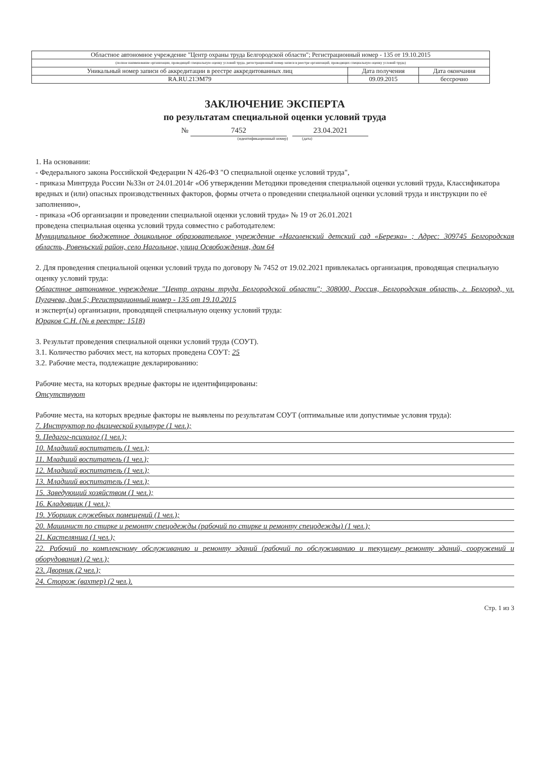| Областное автономное учреждение "Центр охраны труда Белгородской области"; Регистрационный номер - 135 от 19.10.2015 | | |
| (полное наименование организации, проводящей специальную оценку условий труда, регистрационный номер записи в реестре организаций, проводящих специальную оценку условий труда) | | |
| Уникальный номер записи об аккредитации в реестре аккредитованных лиц | Дата получения | Дата окончания |
| RA.RU.21ЭМ79 | 09.09.2015 | бессрочно |
ЗАКЛЮЧЕНИЕ ЭКСПЕРТА
по результатам специальной оценки условий труда
№ 7452 23.04.2021
(идентификационный номер) (дата)
1. На основании:
- Федерального закона Российской Федерации N 426-ФЗ "О специальной оценке условий труда",
- приказа Минтруда России №33н от 24.01.2014г «Об утверждении Методики проведения специальной оценки условий труда, Классификатора вредных и (или) опасных производственных факторов, формы отчета о проведении специальной оценки условий труда и инструкции по её заполнению»,
- приказа «Об организации и проведении специальной оценки условий труда» № 19 от 26.01.2021
проведена специальная оценка условий труда совместно с работодателем:
Муниципальное бюджетное дошкольное образовательное учреждение «Наголенский детский сад «Березка» ; Адрес: 309745 Белгородская область, Ровеньский район, село Нагольное, улица Освобождения, дом 64
2. Для проведения специальной оценки условий труда по договору № 7452 от 19.02.2021 привлекалась организация, проводящая специальную оценку условий труда:
Областное автономное учреждение "Центр охраны труда Белгородской области"; 308000, Россия, Белгородская область, г. Белгород, ул. Пугачева, дом 5; Регистрационный номер - 135 от 19.10.2015
и эксперт(ы) организации, проводящей специальную оценку условий труда:
Юраков С.Н. (№ в реестре: 1518)
3. Результат проведения специальной оценки условий труда (СОУТ).
3.1. Количество рабочих мест, на которых проведена СОУТ: 25
3.2. Рабочие места, подлежащие декларированию:
Рабочие места, на которых вредные факторы не идентифицированы:
Отсутствуют
Рабочие места, на которых вредные факторы не выявлены по результатам СОУТ (оптимальные или допустимые условия труда):
7. Инструктор по физической культуре (1 чел.);
9. Педагог-психолог (1 чел.);
10. Младший воспитатель (1 чел.);
11. Младший воспитатель (1 чел.);
12. Младший воспитатель (1 чел.);
13. Младший воспитатель (1 чел.);
15. Заведующий хозяйством (1 чел.);
16. Кладовщик (1 чел.);
19. Уборщик служебных помещений (1 чел.);
20. Машинист по стирке и ремонту спецодежды (рабочий по стирке и ремонту спецодежды) (1 чел.);
21. Кастелянша (1 чел.);
22. Рабочий по комплексному обслуживанию и ремонту зданий (рабочий по обслуживанию и текущему ремонту зданий, сооружений и оборудования) (2 чел.);
23. Дворник (2 чел.);
24. Сторож (вахтер) (2 чел.).
Стр. 1 из 3